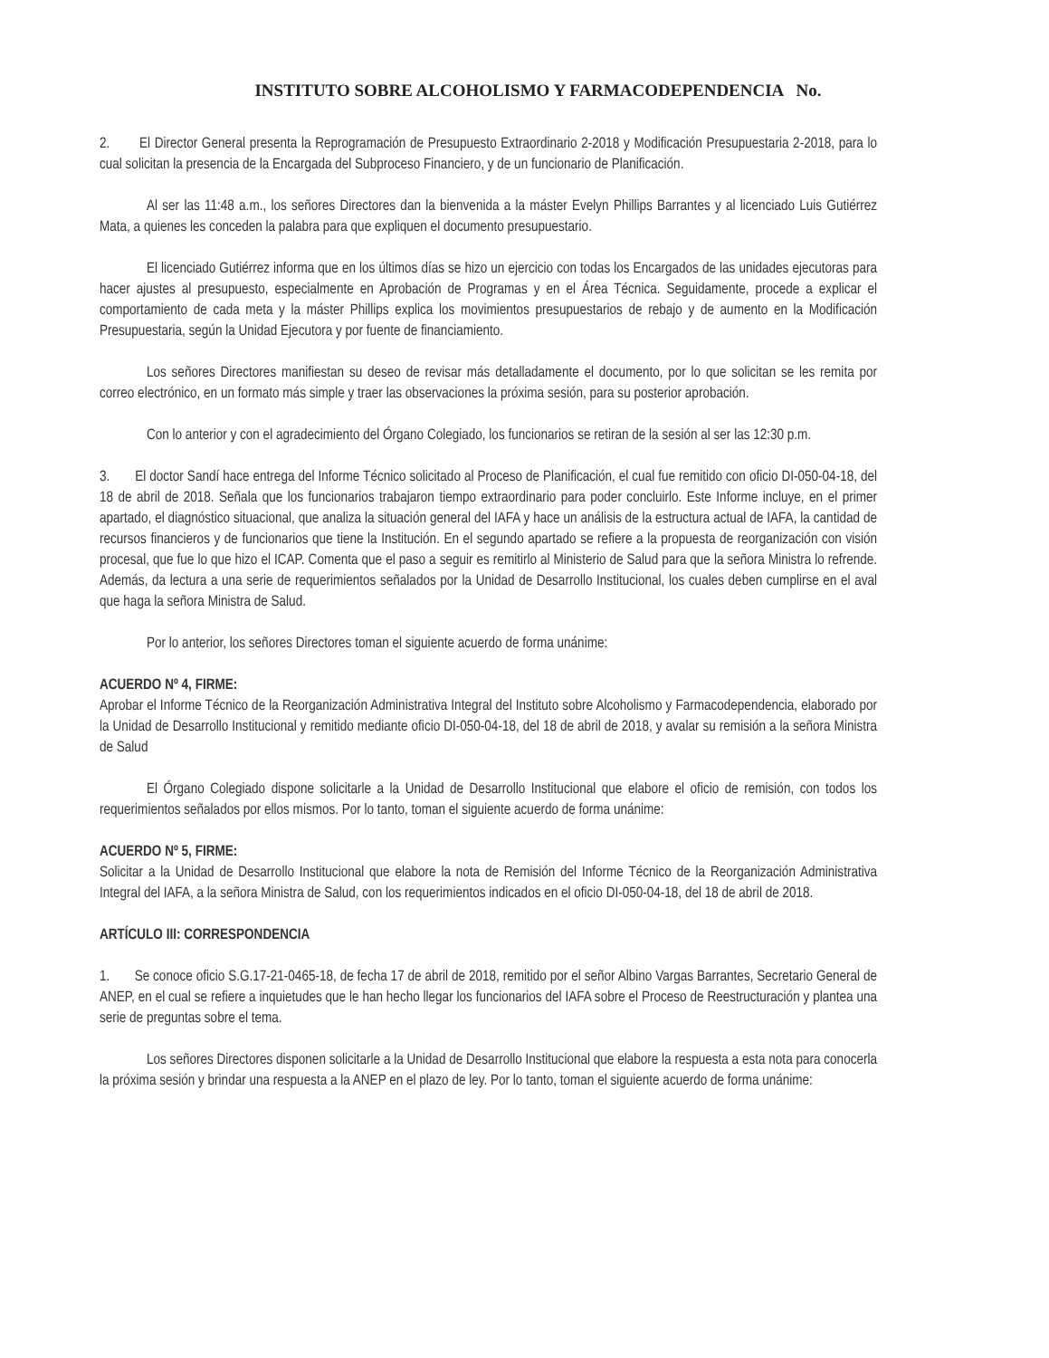INSTITUTO SOBRE ALCOHOLISMO Y FARMACODEPENDENCIA No.
2. El Director General presenta la Reprogramación de Presupuesto Extraordinario 2-2018 y Modificación Presupuestaria 2-2018, para lo cual solicitan la presencia de la Encargada del Subproceso Financiero, y de un funcionario de Planificación.
Al ser las 11:48 a.m., los señores Directores dan la bienvenida a la máster Evelyn Phillips Barrantes y al licenciado Luis Gutiérrez Mata, a quienes les conceden la palabra para que expliquen el documento presupuestario.
El licenciado Gutiérrez informa que en los últimos días se hizo un ejercicio con todas los Encargados de las unidades ejecutoras para hacer ajustes al presupuesto, especialmente en Aprobación de Programas y en el Área Técnica. Seguidamente, procede a explicar el comportamiento de cada meta y la máster Phillips explica los movimientos presupuestarios de rebajo y de aumento en la Modificación Presupuestaria, según la Unidad Ejecutora y por fuente de financiamiento.
Los señores Directores manifiestan su deseo de revisar más detalladamente el documento, por lo que solicitan se les remita por correo electrónico, en un formato más simple y traer las observaciones la próxima sesión, para su posterior aprobación.
Con lo anterior y con el agradecimiento del Órgano Colegiado, los funcionarios se retiran de la sesión al ser las 12:30 p.m.
3. El doctor Sandí hace entrega del Informe Técnico solicitado al Proceso de Planificación, el cual fue remitido con oficio DI-050-04-18, del 18 de abril de 2018. Señala que los funcionarios trabajaron tiempo extraordinario para poder concluirlo. Este Informe incluye, en el primer apartado, el diagnóstico situacional, que analiza la situación general del IAFA y hace un análisis de la estructura actual de IAFA, la cantidad de recursos financieros y de funcionarios que tiene la Institución. En el segundo apartado se refiere a la propuesta de reorganización con visión procesal, que fue lo que hizo el ICAP. Comenta que el paso a seguir es remitirlo al Ministerio de Salud para que la señora Ministra lo refrende. Además, da lectura a una serie de requerimientos señalados por la Unidad de Desarrollo Institucional, los cuales deben cumplirse en el aval que haga la señora Ministra de Salud.
Por lo anterior, los señores Directores toman el siguiente acuerdo de forma unánime:
ACUERDO Nº 4, FIRME:
Aprobar el Informe Técnico de la Reorganización Administrativa Integral del Instituto sobre Alcoholismo y Farmacodependencia, elaborado por la Unidad de Desarrollo Institucional y remitido mediante oficio DI-050-04-18, del 18 de abril de 2018, y avalar su remisión a la señora Ministra de Salud
El Órgano Colegiado dispone solicitarle a la Unidad de Desarrollo Institucional que elabore el oficio de remisión, con todos los requerimientos señalados por ellos mismos. Por lo tanto, toman el siguiente acuerdo de forma unánime:
ACUERDO Nº 5, FIRME:
Solicitar a la Unidad de Desarrollo Institucional que elabore la nota de Remisión del Informe Técnico de la Reorganización Administrativa Integral del IAFA, a la señora Ministra de Salud, con los requerimientos indicados en el oficio DI-050-04-18, del 18 de abril de 2018.
ARTÍCULO III: CORRESPONDENCIA
1. Se conoce oficio S.G.17-21-0465-18, de fecha 17 de abril de 2018, remitido por el señor Albino Vargas Barrantes, Secretario General de ANEP, en el cual se refiere a inquietudes que le han hecho llegar los funcionarios del IAFA sobre el Proceso de Reestructuración y plantea una serie de preguntas sobre el tema.
Los señores Directores disponen solicitarle a la Unidad de Desarrollo Institucional que elabore la respuesta a esta nota para conocerla la próxima sesión y brindar una respuesta a la ANEP en el plazo de ley. Por lo tanto, toman el siguiente acuerdo de forma unánime: